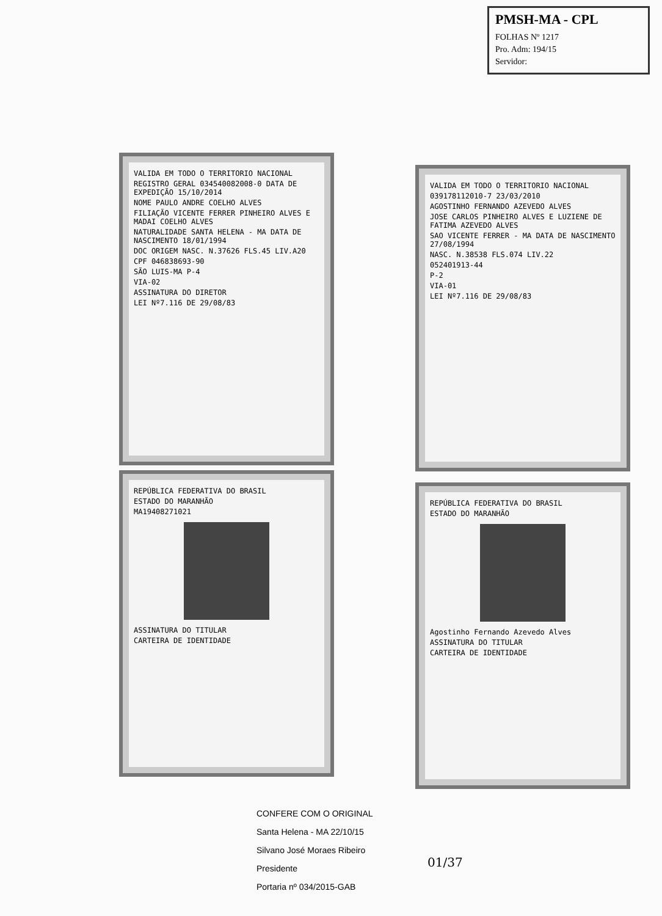PMSH-MA - CPL
FOLHAS Nº 1217
Pro. Adm: 194/15
Servidor:
VALIDA EM TODO O TERRITORIO NACIONAL
REGISTRO GERAL 034540082008-0 DATA DE EXPEDIÇÃO 15/10/2014
NOME PAULO ANDRE COELHO ALVES
FILIAÇÃO VICENTE FERRER PINHEIRO ALVES E MADAI COELHO ALVES
NATURALIDADE SANTA HELENA - MA DATA DE NASCIMENTO 18/01/1994
DOC ORIGEM NASC. N.37626 FLS.45 LIV.A20
CPF 046838693-90
SÃO LUIS-MA P-4
VIA-02
ASSINATURA DO DIRETOR
LEI Nº7.116 DE 29/08/83
REPÚBLICA FEDERATIVA DO BRASIL
ESTADO DO MARANHÃO
MA19408271021
ASSINATURA DO TITULAR
CARTEIRA DE IDENTIDADE
VALIDA EM TODO O TERRITORIO NACIONAL
039178112010-7 23/03/2010
AGOSTINHO FERNANDO AZEVEDO ALVES
JOSE CARLOS PINHEIRO ALVES E LUZIENE DE FATIMA AZEVEDO ALVES
SAO VICENTE FERRER - MA DATA DE NASCIMENTO 27/08/1994
NASC. N.38538 FLS.074 LIV.22
052401913-44
P-2
VIA-01
LEI Nº7.116 DE 29/08/83
REPÚBLICA FEDERATIVA DO BRASIL
ESTADO DO MARANHÃO
Agostinho Fernando Azevedo Alves
ASSINATURA DO TITULAR
CARTEIRA DE IDENTIDADE
CONFERE COM O ORIGINAL
Santa Helena - MA 22/10/15
Silvano José Moraes Ribeiro
Presidente
Portaria nº 034/2015-GAB
01/37